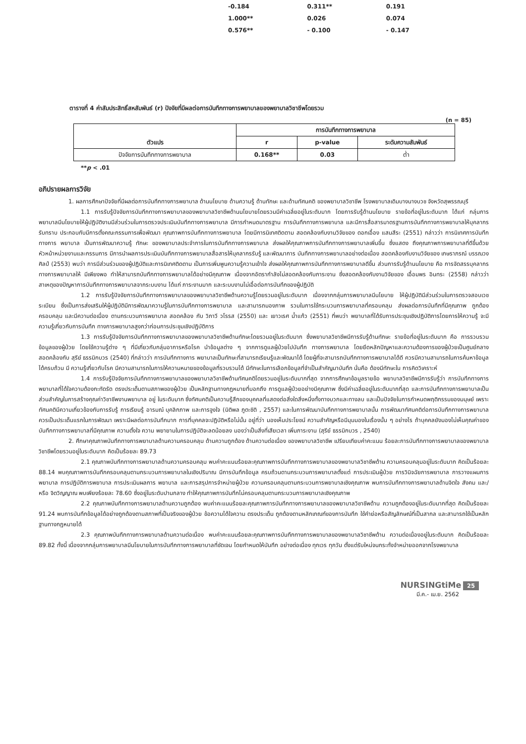| -0.184 | 0.311** | 0.191 |
| 1.000** | 0.026 | 0.074 |
| 0.576** | - 0.100 | - 0.147 |
ตารางที่ 4 ค่าสัมประสิทธิ์สหสัมพันธ์ (r) ปัจจัยที่มีผลต่อการบันทึกทางการพยาบาลของพยาบาลวิชาชีพโดยรวม
(n = 85)
| ตัวแปร | การบันทึกทางการพยาบาล | | |
| --- | --- | --- | --- |
| | r | p-value | ระดับความสัมพันธ์ |
| ปัจจัยการบันทึกทางการพยาบาล | 0.168** | 0.03 | ต่ำ |
**p < .01
อภิปรายผลการวิจัย
1. ผลการศึกษาปัจจัยที่มีผลต่อการบันทึกทางการพยาบาล ด้านนโยบาย ด้านความรู้ ด้านทักษะ และด้านทัศนคติ ของพยาบาลวิชาชีพ โรงพยาบาลเดิมบางนางบวช จังหวัดสุพรรณบุรี
1.1 การรับรู้ปัจจัยการบันทึกทางการพยาบาลของพยาบาลวิชาชีพด้านนโยบายโดยรวมมีค่าเฉลี่ยอยู่ในระดับมาก โดยการรับรู้ด้านนโยบาย รายข้อที่อยู่ในระดับมาก ได้แก่ กลุ่มการพยาบาลมีนโยบายให้ผู้ปฏิบัติงานมีส่วนร่วมในการตรวจประเมินบันทึกทางการพยาบาล มีการกำหนดมาตรฐาน การบันทึกทางการพยาบาล และมีการสื่อสารมาตรฐานการบันทึกทางการพยาบาลให้บุคลากรรับทราบ ประกอบกับมีการตั้งคณะกรรมการเพื่อพัฒนา คุณภาพการบันทึกทางการพยาบาล โดยมีการนิเทศติดตาม สอดคล้องกับงานวิจัยของ ดอกเอื้อง แสนสีระ (2551) กล่าวว่า การนิเทศการบันทึกทางการ พยาบาล เป็นการพัฒนาความรู้ ทักษะ ของพยาบาลประจำการในการบันทึกทางการพยาบาล ส่งผลให้คุณภาพการบันทึกทางการพยาบาลเพิ่มขึ้น ซึ่งแสดง ถึงคุณภาพการพยาบาลที่ดีขึ้นด้วย หัวหน้าหน่วยงานและกรรมการ มีการนำผลการประเมินบันทึกทางการพยาบาลสื่อสารให้บุคลากรรับรู้ และพัฒนาการ บันทึกทางการพยาบาลอย่างต่อเนื่อง สอดคล้องกับงานวิจัยของ เกษราภรณ์ บรรณวงศิลป์ (2553) พบว่า การมีส่วนร่วมของผู้ปฏิบัติและการนิเทศติดตาม เป็นการเพิ่มพูนความรู้ความเข้าใจ ส่งผลให้คุณภาพการบันทึกทางการพยาบาลดีขึ้น ส่วนการรับรู้ด้านนโยบาย คือ การจัดสรรบุคลากรทางการพยาบาลให้ มีเพียงพอ ทำให้สามารถบันทึกทางการพยาบาลได้อย่างมีคุณภาพ เนื่องจากอัตรากำลังไม่สอดคล้องกับภาระงาน ซึ่งสอดคล้องกับงานวิจัยของ เอื้อมพร อินทระ (2558) กล่าวว่า สาเหตุของปัญหาการบันทึกทางการพยาบาลจากระบบงาน ได้แก่ ภาระงานมาก และระบบงานไม่เอื้อต่อการบันทึกของผู้ปฏิบัติ
1.2 การรับรู้ปัจจัยการบันทึกทางการพยาบาลของพยาบาลวิชาชีพด้านความรู้โดยรวมอยู่ในระดับมาก เนื่องจากกลุ่มการพยาบาลมีนโยบาย ให้ผู้ปฏิบัติมีส่วนร่วมในการตรวจสอบเวชระเบียน ซึ่งเป็นการส่งเสริมให้ผู้ปฏิบัติมีการพัฒนาความรู้ในการบันทึกทางการพยาบาล และสามารถมองภาพ รวมในการใช้กระบวนการพยาบาลที่ครอบคลุม ส่งผลต่อการบันทึกที่มีคุณภาพ ถูกต้อง ครอบคลุม และมีความต่อเนื่อง ตามกระบวนการพยาบาล สอดคล้อง กับ วิภาวี วโรรส (2550) และ เยาวเรศ น้ำแก้ว (2551) ที่พบว่า พยาบาลที่ได้รับการประชุมเชิงปฏิบัติการโดยการให้ความรู้ จะมีความรู้เกี่ยวกับการบันทึก ทางการพยาบาลสูงกว่าก่อนการประชุมเชิงปฏิบัติการ
1.3 การรับรู้ปัจจัยการบันทึกทางการพยาบาลของพยาบาลวิชาชีพด้านทักษะโดยรวมอยู่ในระดับมาก ซึ่งพยาบาลวิชาชีพมีการรับรู้ด้านทักษะ รายข้อที่อยู่ในระดับมาก คือ การรวบรวมข้อมูลของผู้ป่วย โดยใช้ความรู้ต่าง ๆ ที่มีเกี่ยวกับกลุ่มอาการหรือโรค นำข้อมูลต่าง ๆ จากการดูแลผู้ป่วยไปบันทึก ทางการพยาบาล โดยยึดหลักปัญหาและความต้องการของผู้ป่วยเป็นศูนย์กลาง สอดคล้องกับ สุรีย์ ธรรมิกบวร (2540) ที่กล่าวว่า การบันทึกทางการ พยาบาลเป็นทักษะที่สามารถเรียนรู้และพัฒนาได้ โดยผู้ที่จะสามารถบันทึกทางการพยาบาลได้ดี ควรมีความสามารถในการค้นหาข้อมูลได้ครบถ้วน มี ความรู้เกี่ยวกับโรค มีความสามารถในการให้ความหมายของข้อมูลที่รวบรวมได้ มีทักษะในการเลือกข้อมูลที่จำเป็นสำคัญมาบันทึก นั่นคือ ต้องมีทักษะใน การคิดวิเคราะห์
1.4 การรับรู้ปัจจัยการบันทึกทางการพยาบาลของพยาบาลวิชาชีพด้านทัศนคติโดยรวมอยู่ในระดับมากที่สุด จากการศึกษาข้อมูลรายข้อ พยาบาลวิชาชีพมีการรับรู้ว่า การบันทึกทางการพยาบาลที่ได้ใจความต้องกะทัดรัด ตรงประเด็นตามสภาพของผู้ป่วย เป็นหลักฐานทางกฎหมายที่บอกถึง การดูแลผู้ป่วยอย่างมีคุณภาพ ซึ่งมีค่าเฉลี่ยอยู่ในระดับมากที่สุด และการบันทึกทางการพยาบาลเป็นส่วนสำคัญในการสร้างคุณค่าวิชาชีพงานพยาบาล อยู่ ในระดับมาก ซึ่งทัศนคติเป็นความรู้สึกของบุคคลที่แสดงต่อสิ่งใดสิ่งหนึ่งทั้งทางบวกและทางลบ และเป็นปัจจัยในการกำหนดพฤติกรรมของมนุษย์ เพราะ ทัศนคติมีความเกี่ยวข้องกับการรับรู้ การเรียนรู้ อารมณ์ บุคลิกภาพ และการจูงใจ (นิติพล ภูตะชิติ , 2557) และในการพัฒนาบันทึกทางการพยาบาลนั้น การพัฒนาทัศนคติต่อการบันทึกทางการพยาบาล ควรเป็นประเด็นแรกในการพัฒนา เพราะมีผลต่อการบันทึกมาก การที่บุคคลจะปฏิบัติหรือไม่นั้น อยู่ที่ว่า มองเห็นประโยชน์ ความสำคัญหรือมีมุมมองในเรื่องนั้น ๆ อย่างไร ถ้าบุคคลยังมองไม่เห็นคุณค่าของบันทึกทางการพยาบาลที่มีคุณภาพ ความตั้งใจ ความ พยายามในการปฏิบัติจะลดน้อยลง มองว่าเป็นสิ่งที่เสียเวลา เพิ่มภาระงาน (สุรีย์ ธรรมิกบวร , 2540)
2. ศึกษาคุณภาพบันทึกทางการพยาบาลด้านความครอบคลุม ด้านความถูกต้อง ด้านความต่อเนื่อง ของพยาบาลวิชาชีพ เปรียบเทียบค่าคะแนน ร้อยละการบันทึกทางการพยาบาลของพยาบาลวิชาชีพโดยรวมอยู่ในระดับมาก คิดเป็นร้อยละ 89.73
2.1 คุณภาพบันทึกทางการพยาบาลด้านความครอบคลุม พบค่าคะแนนร้อยละคุณภาพการบันทึกทางการพยาบาลของพยาบาลวิชาชีพด้าน ความครอบคลุมอยู่ในระดับมาก คิดเป็นร้อยละ 88.14 พบคุณภาพการบันทึกครอบคลุมตามกระบวนการพยาบาลในเชิงปริมาณ มีการบันทึกข้อมูล ครบถ้วนตามกระบวนการพยาบาลตั้งแต่ การประเมินผู้ป่วย การวินิจฉัยการพยาบาล การวางแผนการพยาบาล การปฏิบัติการพยาบาล การประเมินผลการ พยาบาล และการสรุปการจำหน่ายผู้ป่วย ความครอบคลุมตามกระบวนการพยาบาลเชิงคุณภาพ พบการบันทึกทางการพยาบาลด้านจิตใจ สังคม และ/หรือ จิตวิญญาณ พบเพียงร้อยละ 78.60 ซึ่งอยู่ในระดับปานกลาง ทำให้คุณภาพการบันทึกไม่ครอบคลุมตามกระบวนการพยาบาลเชิงคุณภาพ
2.2 คุณภาพบันทึกทางการพยาบาลด้านความถูกต้อง พบค่าคะแนนร้อยละคุณภาพการบันทึกทางการพยาบาลของพยาบาลวิชาชีพด้าน ความถูกต้องอยู่ในระดับมากที่สุด คิดเป็นร้อยละ 91.24 พบการบันทึกข้อมูลได้อย่างถูกต้องตามสภาพที่เป็นจริงของผู้ป่วย ข้อความได้ใจความ ตรงประเด็น ถูกต้องตามหลักเกณฑ์ของการบันทึก ใช้คำย่อหรือสัญลักษณ์ที่เป็นสากล และสามารถใช้เป็นหลักฐานทางกฎหมายได้
2.3 คุณภาพบันทึกทางการพยาบาลด้านความต่อเนื่อง พบค่าคะแนนร้อยละคุณภาพการบันทึกทางการพยาบาลของพยาบาลวิชาชีพด้าน ความต่อเนื่องอยู่ในระดับมาก คิดเป็นร้อยละ 89.82 ทั้งนี้ เนื่องจากกลุ่มการพยาบาลมีนโยบายในการบันทึกทางการพยาบาลที่ชัดเจน โดยกำหนดให้บันทึก อย่างต่อเนื่อง ทุกเวร ทุกวัน ตั้งแต่รับใหม่จนกระทั่งจำหน่ายออกจากโรงพยาบาล
NURSINGtiMe 25
มี.ค.- เม.ย. 2562